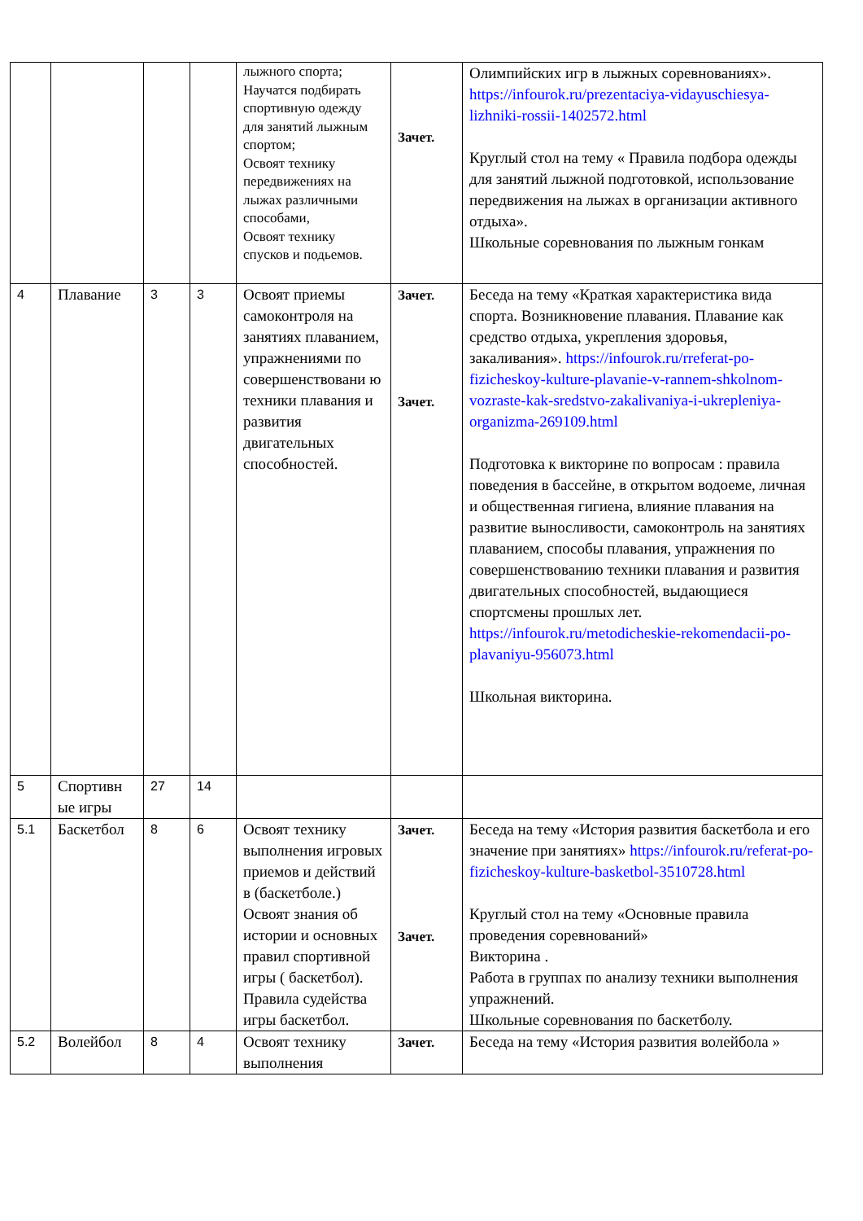| | | | | лыжного спорта; Научатся подбирать спортивную одежду для занятий лыжным спортом; Освоят технику передвижениях на лыжах различными способами, Освоят технику спусков и подьемов. | Зачет. | Олимпийских игр в лыжных соревнованиях». https://infourok.ru/prezentaciya-vidayuschiesya-lizhniki-rossii-1402572.html Круглый стол на тему « Правила подбора одежды для занятий лыжной подготовкой, использование передвижения на лыжах в организации активного отдыха». Школьные соревнования по лыжным гонкам |
| 4 | Плавание | 3 | 3 | Освоят приемы самоконтроля на занятиях плаванием, упражнениями по совершенствовани ю техники плавания и развития двигательных способностей. | Зачет. Зачет. | Беседа на тему «Краткая характеристика вида спорта. Возникновение плавания. Плавание как средство отдыха, укрепления здоровья, закаливания». https://infourok.ru/rreferat-po-fizicheskoy-kulture-plavanie-v-rannem-shkolnom-vozraste-kak-sredstvo-zakalivaniya-i-ukrepleniya-organizma-269109.html Подготовка к викторине по вопросам : правила поведения в бассейне, в открытом водоеме, личная и общественная гигиена, влияние плавания на развитие выносливости, самоконтроль на занятиях плаванием, способы плавания, упражнения по совершенствованию техники плавания и развития двигательных способностей, выдающиеся спортсмены прошлых лет. https://infourok.ru/metodicheskie-rekomendacii-po-plavaniyu-956073.html Школьная викторина. |
| 5 | Спортивн ые игры | 27 | 14 | | | |
| 5.1 | Баскетбол | 8 | 6 | Освоят технику выполнения игровых приемов и действий в (баскетболе.) Освоят знания об истории и основных правил спортивной игры ( баскетбол). Правила судейства игры баскетбол. | Зачет. Зачет. | Беседа на тему «История развития баскетбола и его значение при занятиях» https://infourok.ru/referat-po-fizicheskoy-kulture-basketbol-3510728.html Круглый стол на тему «Основные правила проведения соревнований» Викторина . Работа в группах по анализу техники выполнения упражнений. Школьные соревнования по баскетболу. |
| 5.2 | Волейбол | 8 | 4 | Освоят технику выполнения | Зачет. | Беседа на тему «История развития волейбола » |